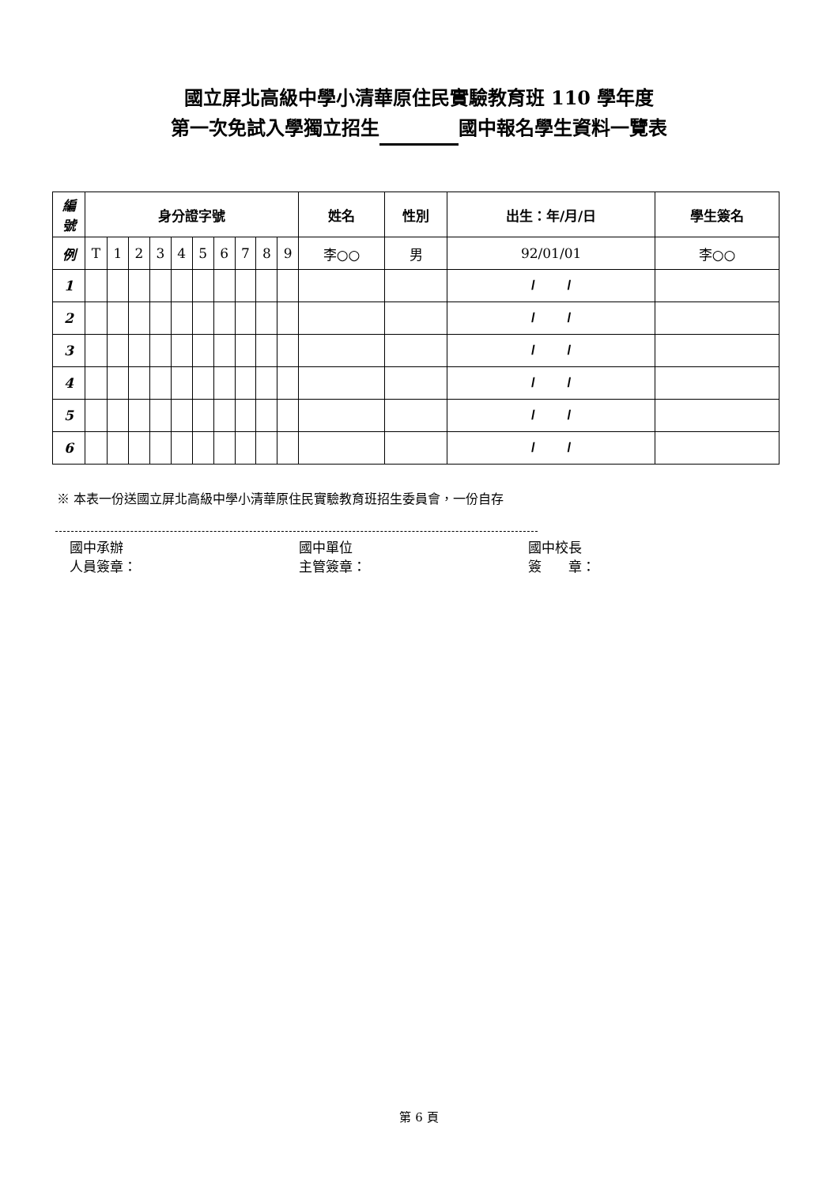國立屏北高級中學小清華原住民實驗教育班 110 學年度
第一次免試入學獨立招生 國中報名學生資料一覽表
| 編 號 | 身分證字號 | | | | | | | | | | 姓名 | 性別 | 出生：年/月/日 | 學生簽名 |
| --- | --- | --- | --- | --- | --- | --- | --- | --- | --- | --- | --- | --- | --- | --- |
| 例 | T | 1 | 2 | 3 | 4 | 5 | 6 | 7 | 8 | 9 | 李○○ | 男 | 92/01/01 | 李○○ |
| 1 | | | | | | | | | | | | | / / | |
| 2 | | | | | | | | | | | | | / / | |
| 3 | | | | | | | | | | | | | / / | |
| 4 | | | | | | | | | | | | | / / | |
| 5 | | | | | | | | | | | | | / / | |
| 6 | | | | | | | | | | | | | / / | |
※ 本表一份送國立屏北高級中學小清華原住民實驗教育班招生委員會，一份自存
國中承辦
人員簽章：
國中單位
主管簽章：
國中校長
簽　　章：
第 6 頁